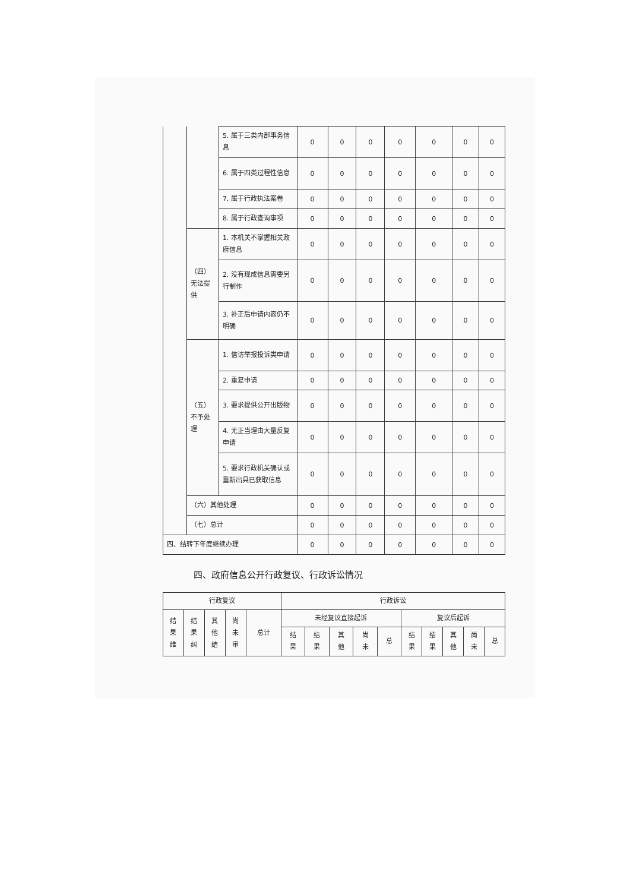| | | 5. 属于三类内部事务信息 | 0 | 0 | 0 | 0 | 0 | 0 | 0 |
| | | 6. 属于四类过程性信息 | 0 | 0 | 0 | 0 | 0 | 0 | 0 |
| | | 7. 属于行政执法案卷 | 0 | 0 | 0 | 0 | 0 | 0 | 0 |
| | | 8. 属于行政查询事项 | 0 | 0 | 0 | 0 | 0 | 0 | 0 |
| | （四）无法提供 | 1. 本机关不掌握相关政府信息 | 0 | 0 | 0 | 0 | 0 | 0 | 0 |
| | | 2. 没有现成信息需要另行制作 | 0 | 0 | 0 | 0 | 0 | 0 | 0 |
| | | 3. 补正后申请内容仍不明确 | 0 | 0 | 0 | 0 | 0 | 0 | 0 |
| | （五）不予处理 | 1. 信访举报投诉类申请 | 0 | 0 | 0 | 0 | 0 | 0 | 0 |
| | | 2. 重复申请 | 0 | 0 | 0 | 0 | 0 | 0 | 0 |
| | | 3. 要求提供公开出版物 | 0 | 0 | 0 | 0 | 0 | 0 | 0 |
| | | 4. 无正当理由大量反复申请 | 0 | 0 | 0 | 0 | 0 | 0 | 0 |
| | | 5. 要求行政机关确认或重新出具已获取信息 | 0 | 0 | 0 | 0 | 0 | 0 | 0 |
| | （六）其他处理 | | 0 | 0 | 0 | 0 | 0 | 0 | 0 |
| | （七）总计 | | 0 | 0 | 0 | 0 | 0 | 0 | 0 |
| 四、结转下年度继续办理 | 0 | 0 | 0 | 0 | 0 | 0 | 0 |
四、政府信息公开行政复议、行政诉讼情况
| 行政复议 | | | | | 行政诉讼 | | | | | | | | | |
| 结 果 维 | 结 果 纠 | 其 他 结 | 尚 未 审 | 总计 | 未经复议直接起诉 | | | | | 复议后起诉 | | | | |
| | | | | | 结 果 | 结 果 | 其 他 | 尚 未 | 总 | 结 果 | 结 果 | 其 他 | 尚 未 | 总 |